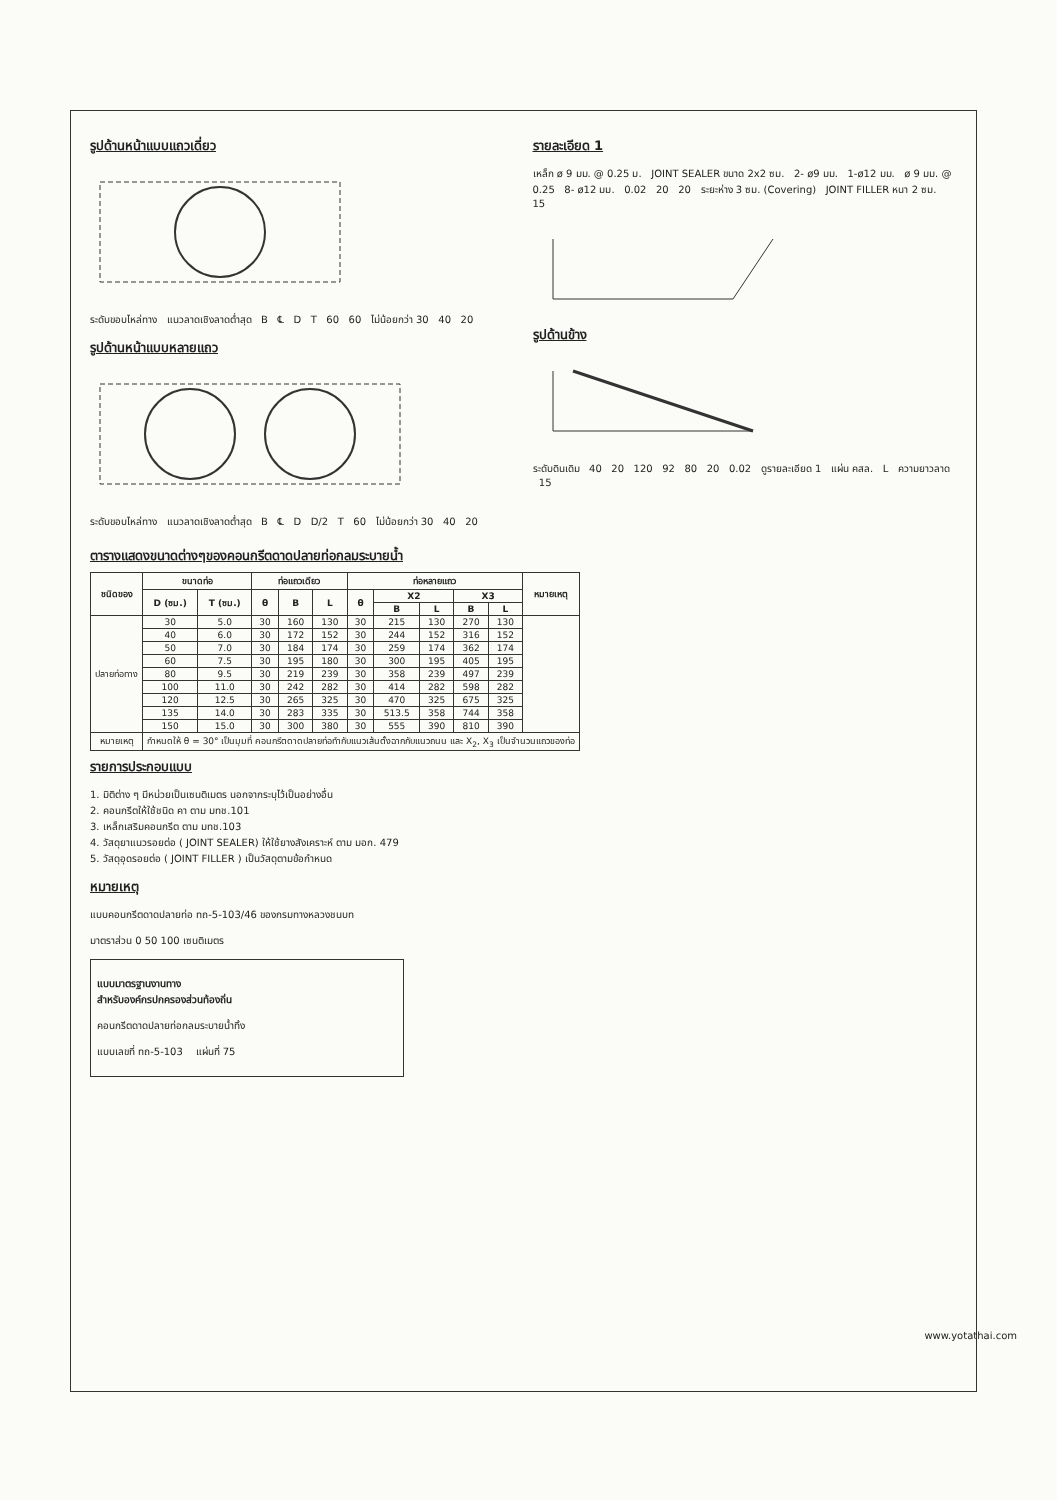รูปด้านหน้าแบบแถวเดี่ยว
ระดับขอบไหล่ทาง แนวลาดเชิงลาดต่ำสุด B ℄ D T 60 60 ไม่น้อยกว่า 30 40 20
รูปด้านหน้าแบบหลายแถว
ระดับขอบไหล่ทาง แนวลาดเชิงลาดต่ำสุด B ℄ D D/2 T 60 ไม่น้อยกว่า 30 40 20
รายละเอียด 1
เหล็ก ø 9 มม. @ 0.25 ม. JOINT SEALER ขนาด 2x2 ซม. 2- ø9 มม. 1-ø12 มม. ø 9 มม. @ 0.25 8- ø12 มม. 0.02 20 20 ระยะห่าง 3 ซม. (Covering) JOINT FILLER หนา 2 ซม. 15
รูปด้านข้าง
ระดับดินเดิม 40 20 120 92 80 20 0.02 ดูรายละเอียด 1 แผ่น คสล. L ความยาวลาด 15
ตารางแสดงขนาดต่างๆของคอนกรีตดาดปลายท่อกลมระบายน้ำ
| ชนิดของ | ขนาดท่อ | | ท่อแถวเดียว | | | ท่อหลายแถว | | | | | หมายเหตุ |
| --- | --- | --- | --- | --- | --- | --- | --- | --- | --- | --- | --- |
| | D (ซม.) | T (ซม.) | θ | B | L | θ | X2 | | X3 | | |
| | | | | | | | B | L | B | L | |
| ปลายท่อทาง | 30 | 5.0 | 30 | 160 | 130 | 30 | 215 | 130 | 270 | 130 | |
| | 40 | 6.0 | 30 | 172 | 152 | 30 | 244 | 152 | 316 | 152 | |
| | 50 | 7.0 | 30 | 184 | 174 | 30 | 259 | 174 | 362 | 174 | |
| | 60 | 7.5 | 30 | 195 | 180 | 30 | 300 | 195 | 405 | 195 | |
| | 80 | 9.5 | 30 | 219 | 239 | 30 | 358 | 239 | 497 | 239 | |
| | 100 | 11.0 | 30 | 242 | 282 | 30 | 414 | 282 | 598 | 282 | |
| | 120 | 12.5 | 30 | 265 | 325 | 30 | 470 | 325 | 675 | 325 | |
| | 135 | 14.0 | 30 | 283 | 335 | 30 | 513.5 | 358 | 744 | 358 | |
| | 150 | 15.0 | 30 | 300 | 380 | 30 | 555 | 390 | 810 | 390 | |
| หมายเหตุ | กำหนดให้ θ = 30° เป็นมุมที่ คอนกรีตดาดปลายท่อทำกับแนวเส้นตั้งฉากกับแนวถนน และ X<sub>2</sub>, X<sub>3</sub> เป็นจำนวนแถวของท่อ | | | | | | | | | | |
รายการประกอบแบบ
1. มิติต่าง ๆ มีหน่วยเป็นเซนติเมตร นอกจากระบุไว้เป็นอย่างอื่น
2. คอนกรีตให้ใช้ชนิด คา ตาม มทช.101
3. เหล็กเสริมคอนกรีต ตาม มทช.103
4. วัสดุยาแนวรอยต่อ ( JOINT SEALER) ให้ใช้ยางสังเคราะห์ ตาม มอก. 479
5. วัสดุอุดรอยต่อ ( JOINT FILLER ) เป็นวัสดุตามข้อกำหนด
หมายเหตุ
แบบคอนกรีตดาดปลายท่อ ทถ-5-103/46 ของกรมทางหลวงชนบท
มาตราส่วน 0 50 100 เซนติเมตร
แบบมาตรฐานงานทาง
สำหรับองค์กรปกครองส่วนท้องถิ่น
คอนกรีตดาดปลายท่อกลมระบายน้ำทิ้ง
แบบเลขที่ ทถ-5-103 แผ่นที่ 75
www.yotathai.com